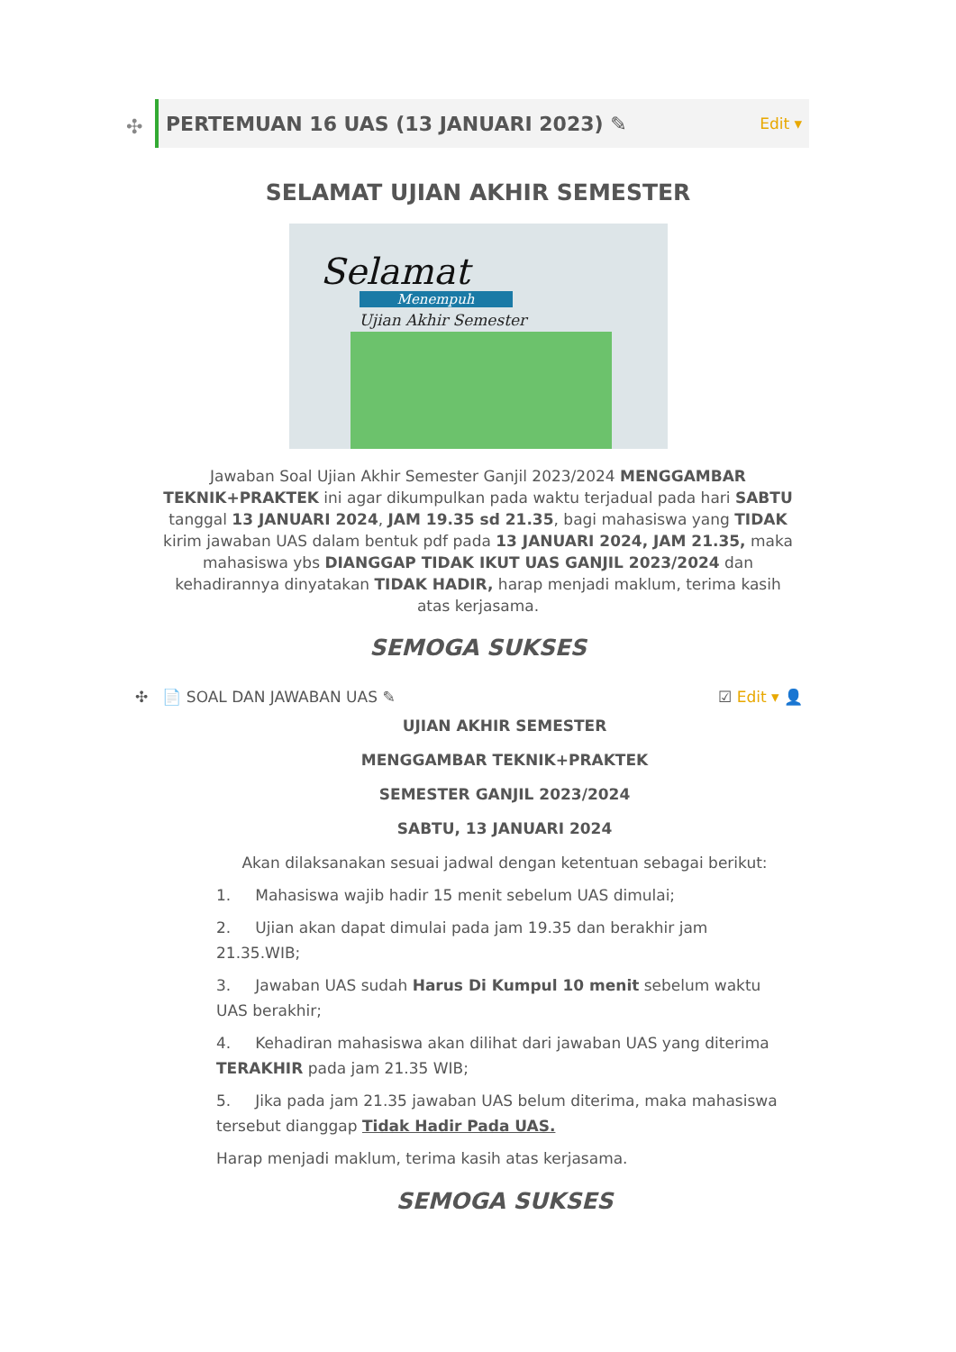✣
PERTEMUAN 16 UAS (13 JANUARI 2023) ✎
Edit ▾
SELAMAT UJIAN AKHIR SEMESTER
Selamat
Menempuh
Ujian Akhir Semester
Jawaban Soal Ujian Akhir Semester Ganjil 2023/2024 MENGGAMBAR TEKNIK+PRAKTEK ini agar dikumpulkan pada waktu terjadual pada hari SABTU tanggal 13 JANUARI 2024, JAM 19.35 sd 21.35, bagi mahasiswa yang TIDAK kirim jawaban UAS dalam bentuk pdf pada 13 JANUARI 2024, JAM 21.35, maka mahasiswa ybs DIANGGAP TIDAK IKUT UAS GANJIL 2023/2024 dan kehadirannya dinyatakan TIDAK HADIR, harap menjadi maklum, terima kasih atas kerjasama.
SEMOGA SUKSES
✣ 📄 SOAL DAN JAWABAN UAS ✎ ☑ Edit ▾ 👤
UJIAN AKHIR SEMESTER
MENGGAMBAR TEKNIK+PRAKTEK
SEMESTER GANJIL 2023/2024
SABTU, 13 JANUARI 2024
Akan dilaksanakan sesuai jadwal dengan ketentuan sebagai berikut:
1. Mahasiswa wajib hadir 15 menit sebelum UAS dimulai;
2. Ujian akan dapat dimulai pada jam 19.35 dan berakhir jam 21.35.WIB;
3. Jawaban UAS sudah Harus Di Kumpul 10 menit sebelum waktu UAS berakhir;
4. Kehadiran mahasiswa akan dilihat dari jawaban UAS yang diterima TERAKHIR pada jam 21.35 WIB;
5. Jika pada jam 21.35 jawaban UAS belum diterima, maka mahasiswa tersebut dianggap Tidak Hadir Pada UAS.
Harap menjadi maklum, terima kasih atas kerjasama.
SEMOGA SUKSES